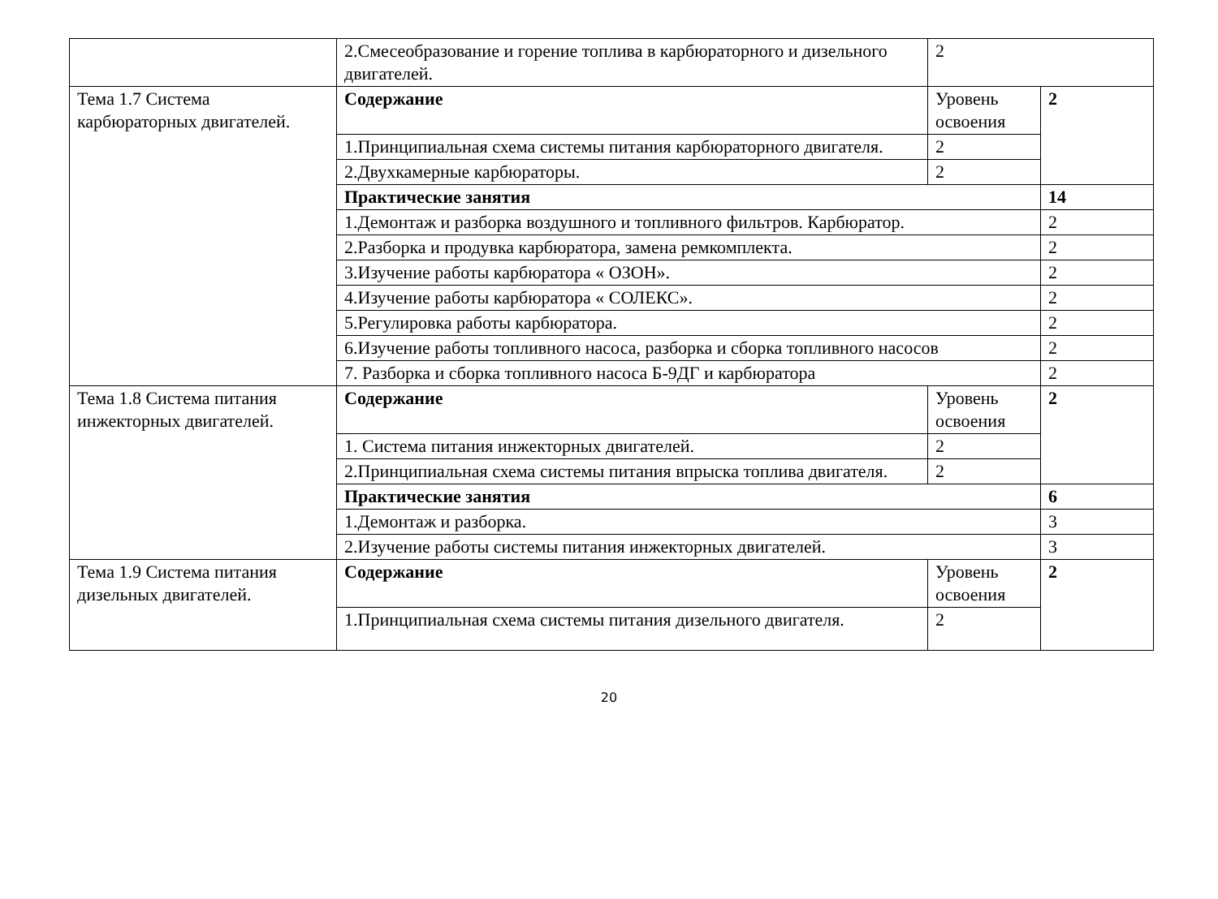| | 2.Смесеобразование и горение топлива в карбюраторного и дизельного двигателей. | 2 | |
| Тема 1.7 Система карбюраторных двигателей. | Содержание | Уровень освоения | 2 |
| | 1.Принципиальная схема системы питания карбюраторного двигателя. | 2 | |
| | 2.Двухкамерные карбюраторы. | 2 | |
| | Практические занятия | | 14 |
| | 1.Демонтаж и разборка воздушного и топливного фильтров. Карбюратор. | | 2 |
| | 2.Разборка и продувка карбюратора, замена ремкомплекта. | | 2 |
| | 3.Изучение работы карбюратора « ОЗОН». | | 2 |
| | 4.Изучение работы карбюратора « СОЛЕКС». | | 2 |
| | 5.Регулировка работы карбюратора. | | 2 |
| | 6.Изучение работы топливного насоса, разборка и сборка топливного насосов | | 2 |
| | 7. Разборка и сборка топливного насоса Б-9ДГ и карбюратора | | 2 |
| Тема 1.8 Система питания инжекторных двигателей. | Содержание | Уровень освоения | 2 |
| | 1. Система питания инжекторных двигателей. | 2 | |
| | 2.Принципиальная схема системы питания впрыска топлива двигателя. | 2 | |
| | Практические занятия | | 6 |
| | 1.Демонтаж и разборка. | | 3 |
| | 2.Изучение работы системы питания инжекторных двигателей. | | 3 |
| Тема 1.9 Система питания дизельных двигателей. | Содержание | Уровень освоения | 2 |
| | 1.Принципиальная схема системы питания дизельного двигателя. | 2 | |
20